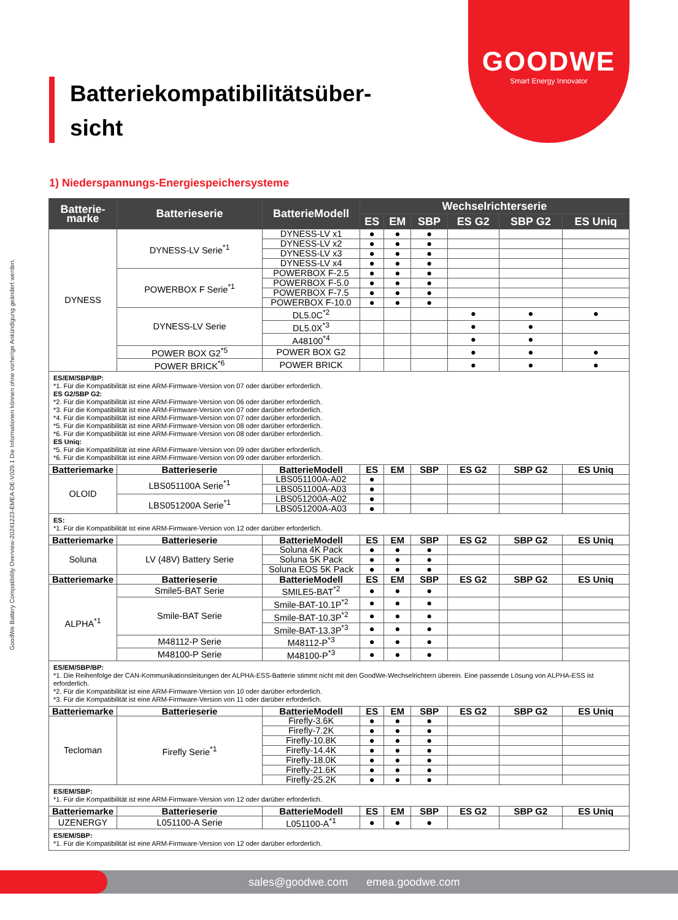GOODWE
Smart Energy Innovator
GoodWe Battery Compatibility Overview-20241223-EMEA-DE-V029.1 Die Informationen können ohne vorherige Ankündigung geändert werden.
Batteriekompatibilitätsüber-
sicht
1) Niederspannungs-Energiespeichersysteme
| Batterie- marke | Batterieserie | BatterieModell | Wechselrichterserie | | | | | |
| --- | --- | --- | --- | --- | --- | --- | --- | --- |
| | | | ES | EM | SBP | ES G2 | SBP G2 | ES Uniq |
| DYNESS | DYNESS-LV Serie<sup>*1</sup> | DYNESS-LV x1 | ● | ● | ● | | | |
| | | DYNESS-LV x2 | ● | ● | ● | | | |
| | | DYNESS-LV x3 | ● | ● | ● | | | |
| | | DYNESS-LV x4 | ● | ● | ● | | | |
| | POWERBOX F Serie<sup>*1</sup> | POWERBOX F-2.5 | ● | ● | ● | | | |
| | | POWERBOX F-5.0 | ● | ● | ● | | | |
| | | POWERBOX F-7.5 | ● | ● | ● | | | |
| | | POWERBOX F-10.0 | ● | ● | ● | | | |
| | DYNESS-LV Serie | DL5.0C<sup>*2</sup> | | | | ● | ● | ● |
| | | DL5.0X<sup>*3</sup> | | | | ● | ● | |
| | | A48100<sup>*4</sup> | | | | ● | ● | |
| | POWER BOX G2<sup>*5</sup> | POWER BOX G2 | | | | ● | ● | ● |
| | POWER BRICK<sup>*6</sup> | POWER BRICK | | | | ● | ● | ● |
| ES/EM/SBP/BP: *1. Für die Kompatibilität ist eine ARM-Firmware-Version von 07 oder darüber erforderlich. ES G2/SBP G2: *2. Für die Kompatibilität ist eine ARM-Firmware-Version von 06 oder darüber erforderlich. *3. Für die Kompatibilität ist eine ARM-Firmware-Version von 07 oder darüber erforderlich. *4. Für die Kompatibilität ist eine ARM-Firmware-Version von 07 oder darüber erforderlich. *5. Für die Kompatibilität ist eine ARM-Firmware-Version von 08 oder darüber erforderlich. *6. Für die Kompatibilität ist eine ARM-Firmware-Version von 08 oder darüber erforderlich. ES Uniq: *5. Für die Kompatibilität ist eine ARM-Firmware-Version von 09 oder darüber erforderlich. *6. Für die Kompatibilität ist eine ARM-Firmware-Version von 09 oder darüber erforderlich. | | | | | | | | |
| Batteriemarke | Batterieserie | BatterieModell | ES | EM | SBP | ES G2 | SBP G2 | ES Uniq |
| OLOID | LBS051100A Serie<sup>*1</sup> | LBS051100A-A02 | ● | | | | | |
| | | LBS051100A-A03 | ● | | | | | |
| | LBS051200A Serie<sup>*1</sup> | LBS051200A-A02 | ● | | | | | |
| | | LBS051200A-A03 | ● | | | | | |
| ES: *1. Für die Kompatibilität ist eine ARM-Firmware-Version von 12 oder darüber erforderlich. | | | | | | | | |
| Batteriemarke | Batterieserie | BatterieModell | ES | EM | SBP | ES G2 | SBP G2 | ES Uniq |
| Soluna | LV (48V) Battery Serie | Soluna 4K Pack | ● | ● | ● | | | |
| | | Soluna 5K Pack | ● | ● | ● | | | |
| | | Soluna EOS 5K Pack | ● | ● | ● | | | |
| Batteriemarke | Batterieserie | BatterieModell | ES | EM | SBP | ES G2 | SBP G2 | ES Uniq |
| ALPHA<sup>*1</sup> | Smile5-BAT Serie | SMILE5-BAT<sup>*2</sup> | ● | ● | ● | | | |
| | Smile-BAT Serie | Smile-BAT-10.1P<sup>*2</sup> | ● | ● | ● | | | |
| | | Smile-BAT-10.3P<sup>*2</sup> | ● | ● | ● | | | |
| | | Smile-BAT-13.3P<sup>*3</sup> | ● | ● | ● | | | |
| | M48112-P Serie | M48112-P<sup>*3</sup> | ● | ● | ● | | | |
| | M48100-P Serie | M48100-P<sup>*3</sup> | ● | ● | ● | | | |
| ES/EM/SBP/BP: *1. Die Reihenfolge der CAN-Kommunikationsleitungen der ALPHA-ESS-Batterie stimmt nicht mit den GoodWe-Wechselrichtern überein. Eine passende Lösung von ALPHA-ESS ist erforderlich. *2. Für die Kompatibilität ist eine ARM-Firmware-Version von 10 oder darüber erforderlich. *3. Für die Kompatibilität ist eine ARM-Firmware-Version von 11 oder darüber erforderlich. | | | | | | | | |
| Batteriemarke | Batterieserie | BatterieModell | ES | EM | SBP | ES G2 | SBP G2 | ES Uniq |
| Tecloman | Firefly Serie<sup>*1</sup> | Firefly-3.6K | ● | ● | ● | | | |
| | | Firefly-7.2K | ● | ● | ● | | | |
| | | Firefly-10.8K | ● | ● | ● | | | |
| | | Firefly-14.4K | ● | ● | ● | | | |
| | | Firefly-18.0K | ● | ● | ● | | | |
| | | Firefly-21.6K | ● | ● | ● | | | |
| | | Firefly-25.2K | ● | ● | ● | | | |
| ES/EM/SBP: *1. Für die Kompatibilität ist eine ARM-Firmware-Version von 12 oder darüber erforderlich. | | | | | | | | |
| Batteriemarke | Batterieserie | BatterieModell | ES | EM | SBP | ES G2 | SBP G2 | ES Uniq |
| UZENERGY | L051100-A Serie | L051100-A<sup>*1</sup> | ● | ● | ● | | | |
| ES/EM/SBP: *1. Für die Kompatibilität ist eine ARM-Firmware-Version von 12 oder darüber erforderlich. | | | | | | | | |
sales@goodwe.com emea.goodwe.com